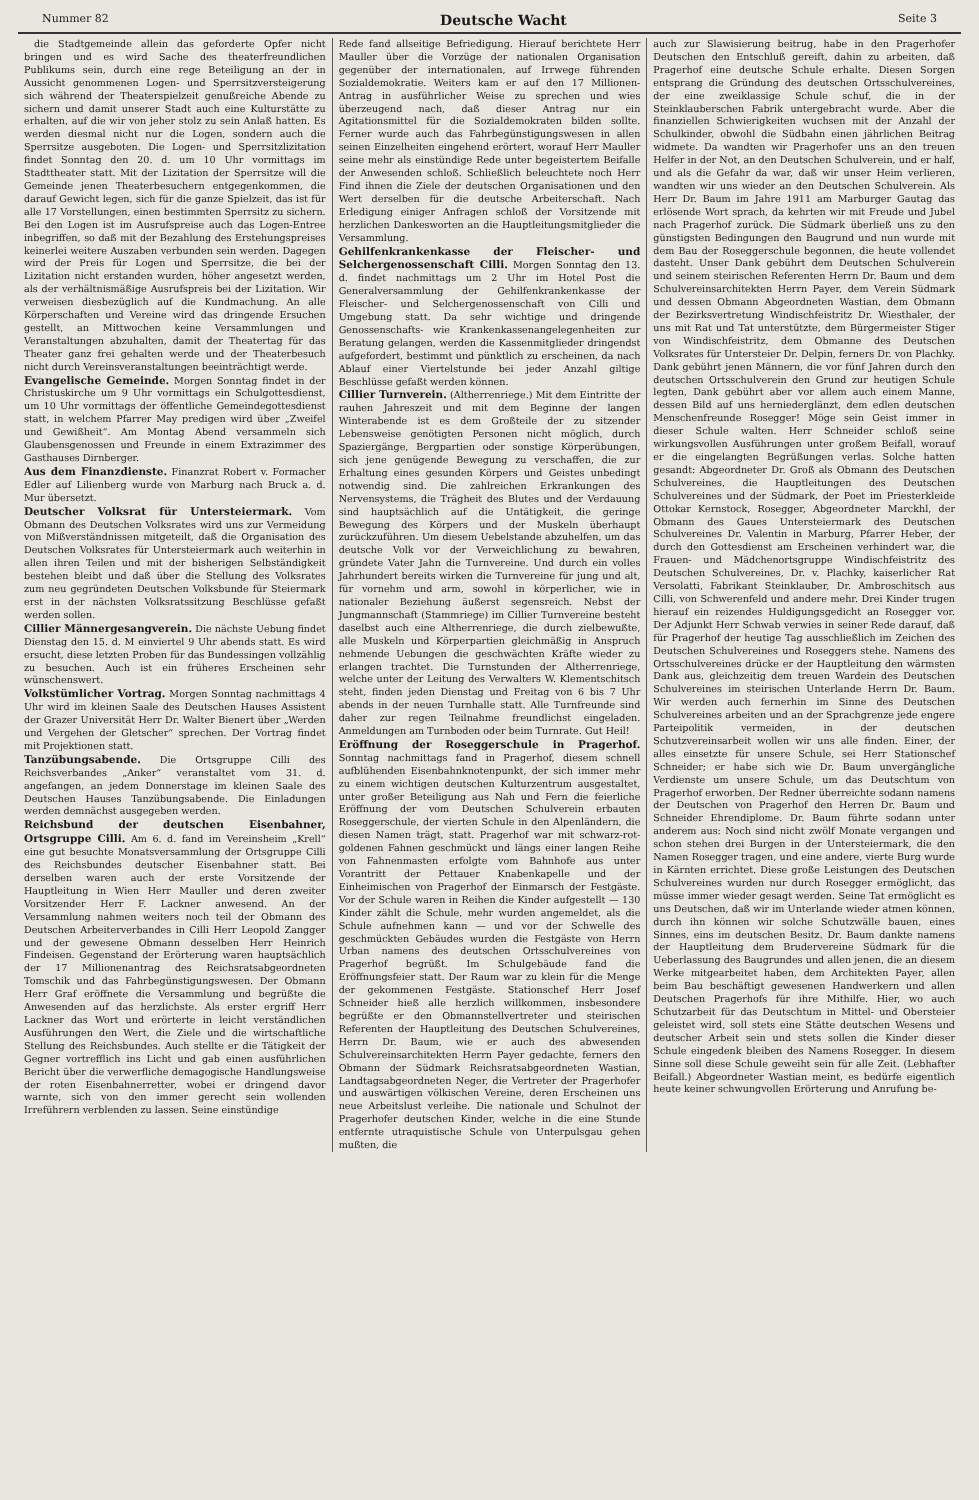Nummer 82 Deutsche Wacht Seite 3
die Stadtgemeinde allein das geforderte Opfer nicht bringen und es wird Sache des theaterfreundlichen Publikums sein, durch eine rege Beteiligung an der in Aussicht genommenen Logen- und Sperrsitzversteigerung sich während der Theaterspielzeit genußreiche Abende zu sichern und damit unserer Stadt auch eine Kulturstätte zu erhalten, auf die wir von jeher stolz zu sein Anlaß hatten. Es werden diesmal nicht nur die Logen, sondern auch die Sperrsitze ausgeboten. Die Logen- und Sperrsitzlizitation findet Sonntag den 20. d. um 10 Uhr vormittags im Stadttheater statt. Mit der Lizitation der Sperrsitze will die Gemeinde jenen Theaterbesuchern entgegenkommen, die darauf Gewicht legen, sich für die ganze Spielzeit, das ist für alle 17 Vorstellungen, einen bestimmten Sperrsitz zu sichern. Bei den Logen ist im Ausrufspreise auch das Logen-Entree inbegriffen, so daß mit der Bezahlung des Erstehungspreises keinerlei weitere Auszaben verbunden sein werden. Dagegen wird der Preis für Logen und Sperrsitze, die bei der Lizitation nicht erstanden wurden, höher angesetzt werden, als der verhältnismäßige Ausrufspreis bei der Lizitation. Wir verweisen diesbezüglich auf die Kundmachung. An alle Körperschaften und Vereine wird das dringende Ersuchen gestellt, an Mittwochen keine Versammlungen und Veranstaltungen abzuhalten, damit der Theatertag für das Theater ganz frei gehalten werde und der Theaterbesuch nicht durch Vereinsveranstaltungen beeinträchtigt werde.
Evangelische Gemeinde.
Morgen Sonntag findet in der Christuskirche um 9 Uhr vormittags ein Schulgottesdienst, um 10 Uhr vormittags der öffentliche Gemeindegottesdienst statt, in welchem Pfarrer May predigen wird über „Zweifel und Gewißheit“. Am Montag Abend versammeln sich Glaubensgenossen und Freunde in einem Extrazimmer des Gasthauses Dirnberger.
Aus dem Finanzdienste.
Finanzrat Robert v. Formacher Edler auf Lilienberg wurde von Marburg nach Bruck a. d. Mur übersetzt.
Deutscher Volksrat für Untersteiermark.
Vom Obmann des Deutschen Volksrates wird uns zur Vermeidung von Mißverständnissen mitgeteilt, daß die Organisation des Deutschen Volksrates für Untersteiermark auch weiterhin in allen ihren Teilen und mit der bisherigen Selbständigkeit bestehen bleibt und daß über die Stellung des Volksrates zum neu gegründeten Deutschen Volksbunde für Steiermark erst in der nächsten Volksratssitzung Beschlüsse gefaßt werden sollen.
Cillier Männergesangverein.
Die nächste Uebung findet Dienstag den 15. d. M einviertel 9 Uhr abends statt. Es wird ersucht, diese letzten Proben für das Bundessingen vollzählig zu besuchen. Auch ist ein früheres Erscheinen sehr wünschenswert.
Volkstümlicher Vortrag.
Morgen Sonntag nachmittags 4 Uhr wird im kleinen Saale des Deutschen Hauses Assistent der Grazer Universität Herr Dr. Walter Bienert über „Werden und Vergehen der Gletscher“ sprechen. Der Vortrag findet mit Projektionen statt.
Tanzübungsabende.
Die Ortsgruppe Cilli des Reichsverbandes „Anker“ veranstaltet vom 31. d. angefangen, an jedem Donnerstage im kleinen Saale des Deutschen Hauses Tanzübungsabende. Die Einladungen werden demnächst ausgegeben werden.
Reichsbund der deutschen Eisenbahner, Ortsgruppe Cilli.
Am 6. d. fand im Vereinsheim „Krell“ eine gut besuchte Monatsversammlung der Ortsgruppe Cilli des Reichsbundes deutscher Eisenbahner statt. Bei derselben waren auch der erste Vorsitzende der Hauptleitung in Wien Herr Mauller und deren zweiter Vorsitzender Herr F. Lackner anwesend. An der Versammlung nahmen weiters noch teil der Obmann des Deutschen Arbeiterverbandes in Cilli Herr Leopold Zangger und der gewesene Obmann desselben Herr Heinrich Findeisen. Gegenstand der Erörterung waren hauptsächlich der 17 Millionenantrag des Reichsratsabgeordneten Tomschik und das Fahrbegünstigungswesen. Der Obmann Herr Graf eröffnete die Versammlung und begrüßte die Anwesenden auf das herzlichste. Als erster ergriff Herr Lackner das Wort und erörterte in leicht verständlichen Ausführungen den Wert, die Ziele und die wirtschaftliche Stellung des Reichsbundes. Auch stellte er die Tätigkeit der Gegner vortrefflich ins Licht und gab einen ausführlichen Bericht über die verwerfliche demagogische Handlungsweise der roten Eisenbahnerretter, wobei er dringend davor warnte, sich von den immer gerecht sein wollenden Irreführern verblenden zu lassen. Seine einstündige
Rede fand allseitige Befriedigung. Hierauf berichtete Herr Mauller über die Vorzüge der nationalen Organisation gegenüber der internationalen, auf Irrwege führenden Sozialdemokratie. Weiters kam er auf den 17 Millionen-Antrag in ausführlicher Weise zu sprechen und wies überzeugend nach, daß dieser Antrag nur ein Agitationsmittel für die Sozialdemokraten bilden sollte. Ferner wurde auch das Fahrbegünstigungswesen in allen seinen Einzelheiten eingehend erörtert, worauf Herr Mauller seine mehr als einstündige Rede unter begeistertem Beifalle der Anwesenden schloß. Schließlich beleuchtete noch Herr Find ihnen die Ziele der deutschen Organisationen und den Wert derselben für die deutsche Arbeiterschaft. Nach Erledigung einiger Anfragen schloß der Vorsitzende mit herzlichen Dankesworten an die Hauptleitungsmitglieder die Versammlung.
Gehilfenkrankenkasse der Fleischer- und Selchergenossenschaft Cilli.
Morgen Sonntag den 13. d. findet nachmittags um 2 Uhr im Hotel Post die Generalversammlung der Gehilfenkrankenkasse der Fleischer- und Selchergenossenschaft von Cilli und Umgebung statt. Da sehr wichtige und dringende Genossenschafts- wie Krankenkassenangelegenheiten zur Beratung gelangen, werden die Kassenmitglieder dringendst aufgefordert, bestimmt und pünktlich zu erscheinen, da nach Ablauf einer Viertelstunde bei jeder Anzahl giltige Beschlüsse gefaßt werden können.
Cillier Turnverein.
(Altherrenriege.) Mit dem Eintritte der rauhen Jahreszeit und mit dem Beginne der langen Winterabende ist es dem Großteile der zu sitzender Lebensweise genötigten Personen nicht möglich, durch Spaziergänge, Bergpartien oder sonstige Körperübungen, sich jene genügende Bewegung zu verschaffen, die zur Erhaltung eines gesunden Körpers und Geistes unbedingt notwendig sind. Die zahlreichen Erkrankungen des Nervensystems, die Trägheit des Blutes und der Verdauung sind hauptsächlich auf die Untätigkeit, die geringe Bewegung des Körpers und der Muskeln überhaupt zurückzuführen. Um diesem Uebelstande abzuhelfen, um das deutsche Volk vor der Verweichlichung zu bewahren, gründete Vater Jahn die Turnvereine. Und durch ein volles Jahrhundert bereits wirken die Turnvereine für jung und alt, für vornehm und arm, sowohl in körperlicher, wie in nationaler Beziehung äußerst segensreich. Nebst der Jungmannschaft (Stammriege) im Cillier Turnvereine besteht daselbst auch eine Altherrenriege, die durch zielbewußte, alle Muskeln und Körperpartien gleichmäßig in Anspruch nehmende Uebungen die geschwächten Kräfte wieder zu erlangen trachtet. Die Turnstunden der Altherrenriege, welche unter der Leitung des Verwalters W. Klementschitsch steht, finden jeden Dienstag und Freitag von 6 bis 7 Uhr abends in der neuen Turnhalle statt. Alle Turnfreunde sind daher zur regen Teilnahme freundlichst eingeladen. Anmeldungen am Turnboden oder beim Turnrate. Gut Heil!
Eröffnung der Roseggerschule in Pragerhof.
Sonntag nachmittags fand in Pragerhof, diesem schnell aufblühenden Eisenbahnknotenpunkt, der sich immer mehr zu einem wichtigen deutschen Kulturzentrum ausgestaltet, unter großer Beteiligung aus Nah und Fern die feierliche Eröffnung der vom Deutschen Schulverein erbauten Roseggerschule, der vierten Schule in den Alpenländern, die diesen Namen trägt, statt. Pragerhof war mit schwarz-rot-goldenen Fahnen geschmückt und längs einer langen Reihe von Fahnenmasten erfolgte vom Bahnhofe aus unter Vorantritt der Pettauer Knabenkapelle und der Einheimischen von Pragerhof der Einmarsch der Festgäste. Vor der Schule waren in Reihen die Kinder aufgestellt — 130 Kinder zählt die Schule, mehr wurden angemeldet, als die Schule aufnehmen kann — und vor der Schwelle des geschmückten Gebäudes wurden die Festgäste von Herrn Urban namens des deutschen Ortsschulvereines von Pragerhof begrüßt. Im Schulgebäude fand die Eröffnungsfeier statt. Der Raum war zu klein für die Menge der gekommenen Festgäste. Stationschef Herr Josef Schneider hieß alle herzlich willkommen, insbesondere begrüßte er den Obmannstellvertreter und steirischen Referenten der Hauptleitung des Deutschen Schulvereines, Herrn Dr. Baum, wie er auch des abwesenden Schulvereinsarchitekten Herrn Payer gedachte, ferners den Obmann der Südmark Reichsratsabgeordneten Wastian, Landtagsabgeordneten Neger, die Vertreter der Pragerhofer und auswärtigen völkischen Vereine, deren Erscheinen uns neue Arbeitslust verleihe. Die nationale und Schulnot der Pragerhofer deutschen Kinder, welche in die eine Stunde entfernte utraquistische Schule von Unterpulsgau gehen mußten, die
auch zur Slawisierung beitrug, habe in den Pragerhofer Deutschen den Entschluß gereift, dahin zu arbeiten, daß Pragerhof eine deutsche Schule erhalte. Diesen Sorgen entsprang die Gründung des deutschen Ortsschulvereines, der eine zweiklassige Schule schuf, die in der Steinklauberschen Fabrik untergebracht wurde. Aber die finanziellen Schwierigkeiten wuchsen mit der Anzahl der Schulkinder, obwohl die Südbahn einen jährlichen Beitrag widmete. Da wandten wir Pragerhofer uns an den treuen Helfer in der Not, an den Deutschen Schulverein, und er half, und als die Gefahr da war, daß wir unser Heim verlieren, wandten wir uns wieder an den Deutschen Schulverein. Als Herr Dr. Baum im Jahre 1911 am Marburger Gautag das erlösende Wort sprach, da kehrten wir mit Freude und Jubel nach Pragerhof zurück. Die Südmark überließ uns zu den günstigsten Bedingungen den Baugrund und nun wurde mit dem Bau der Roseggerschule begonnen, die heute vollendet dasteht. Unser Dank gebührt dem Deutschen Schulverein und seinem steirischen Referenten Herrn Dr. Baum und dem Schulvereinsarchitekten Herrn Payer, dem Verein Südmark und dessen Obmann Abgeordneten Wastian, dem Obmann der Bezirksvertretung Windischfeistritz Dr. Wiesthaler, der uns mit Rat und Tat unterstützte, dem Bürgermeister Stiger von Windischfeistritz, dem Obmanne des Deutschen Volksrates für Untersteier Dr. Delpin, ferners Dr. von Plachky. Dank gebührt jenen Männern, die vor fünf Jahren durch den deutschen Ortsschulverein den Grund zur heutigen Schule legten, Dank gebührt aber vor allem auch einem Manne, dessen Bild auf uns herniederglänzt, dem edlen deutschen Menschenfreunde Rosegger! Möge sein Geist immer in dieser Schule walten. Herr Schneider schloß seine wirkungsvollen Ausführungen unter großem Beifall, worauf er die eingelangten Begrüßungen verlas. Solche hatten gesandt: Abgeordneter Dr. Groß als Obmann des Deutschen Schulvereines, die Hauptleitungen des Deutschen Schulvereines und der Südmark, der Poet im Priesterkleide Ottokar Kernstock, Rosegger, Abgeordneter Marckhl, der Obmann des Gaues Untersteiermark des Deutschen Schulvereines Dr. Valentin in Marburg, Pfarrer Heber, der durch den Gottesdienst am Erscheinen verhindert war, die Frauen- und Mädchenortsgruppe Windischfeistritz des Deutschen Schulvereines, Dr. v. Plachky, kaiserlicher Rat Versolatti, Fabrikant Steinklauber, Dr. Ambroschitsch aus Cilli, von Schwerenfeld und andere mehr. Drei Kinder trugen hierauf ein reizendes Huldigungsgedicht an Rosegger vor. Der Adjunkt Herr Schwab verwies in seiner Rede darauf, daß für Pragerhof der heutige Tag ausschließlich im Zeichen des Deutschen Schulvereines und Roseggers stehe. Namens des Ortsschulvereines drücke er der Hauptleitung den wärmsten Dank aus, gleichzeitig dem treuen Wardein des Deutschen Schulvereines im steirischen Unterlande Herrn Dr. Baum. Wir werden auch fernerhin im Sinne des Deutschen Schulvereines arbeiten und an der Sprachgrenze jede engere Parteipolitik vermeiden, in der deutschen Schutzvereinsarbeit wollen wir uns alle finden. Einer, der alles einsetzte für unsere Schule, sei Herr Stationschef Schneider; er habe sich wie Dr. Baum unvergängliche Verdienste um unsere Schule, um das Deutschtum von Pragerhof erworben. Der Redner überreichte sodann namens der Deutschen von Pragerhof den Herren Dr. Baum und Schneider Ehrendiplome. Dr. Baum führte sodann unter anderem aus: Noch sind nicht zwölf Monate vergangen und schon stehen drei Burgen in der Untersteiermark, die den Namen Rosegger tragen, und eine andere, vierte Burg wurde in Kärnten errichtet. Diese große Leistungen des Deutschen Schulvereines wurden nur durch Rosegger ermöglicht, das müsse immer wieder gesagt werden. Seine Tat ermöglicht es uns Deutschen, daß wir im Unterlande wieder atmen können, durch ihn können wir solche Schutzwälle bauen, eines Sinnes, eins im deutschen Besitz. Dr. Baum dankte namens der Hauptleitung dem Brudervereine Südmark für die Ueberlassung des Baugrundes und allen jenen, die an diesem Werke mitgearbeitet haben, dem Architekten Payer, allen beim Bau beschäftigt gewesenen Handwerkern und allen Deutschen Pragerhofs für ihre Mithilfe. Hier, wo auch Schutzarbeit für das Deutschtum in Mittel- und Obersteier geleistet wird, soll stets eine Stätte deutschen Wesens und deutscher Arbeit sein und stets sollen die Kinder dieser Schule eingedenk bleiben des Namens Rosegger. In diesem Sinne soll diese Schule geweiht sein für alle Zeit. (Lebhafter Beifall.) Abgeordneter Wastian meint, es bedürfe eigentlich heute keiner schwungvollen Erörterung und Anrufung be-